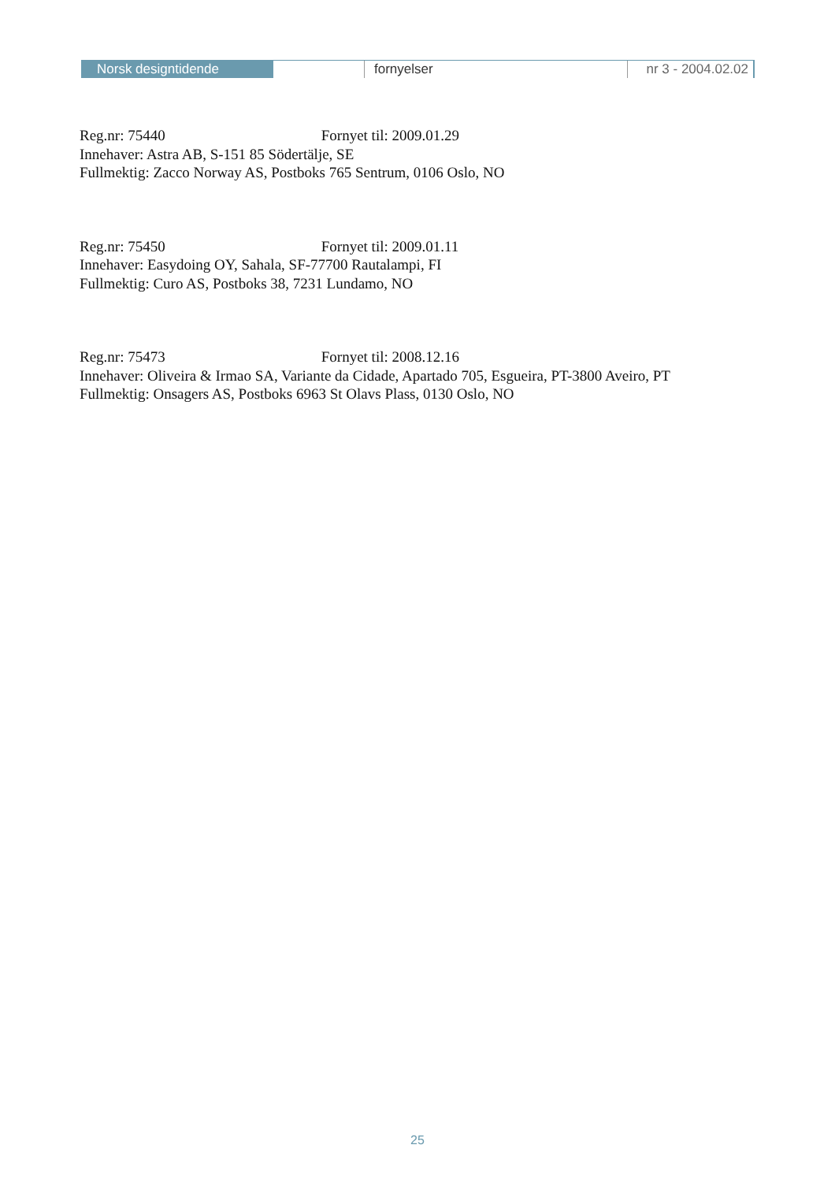Norsk designtidende fornyelser nr 3 - 2004.02.02
Reg.nr: 75440 Fornyet til: 2009.01.29
Innehaver: Astra AB, S-151 85 Södertälje, SE
Fullmektig: Zacco Norway AS, Postboks 765 Sentrum, 0106 Oslo, NO
Reg.nr: 75450 Fornyet til: 2009.01.11
Innehaver: Easydoing OY, Sahala, SF-77700 Rautalampi, FI
Fullmektig: Curo AS, Postboks 38, 7231 Lundamo, NO
Reg.nr: 75473 Fornyet til: 2008.12.16
Innehaver: Oliveira & Irmao SA, Variante da Cidade, Apartado 705, Esgueira, PT-3800 Aveiro, PT
Fullmektig: Onsagers AS, Postboks 6963 St Olavs Plass, 0130 Oslo, NO
25